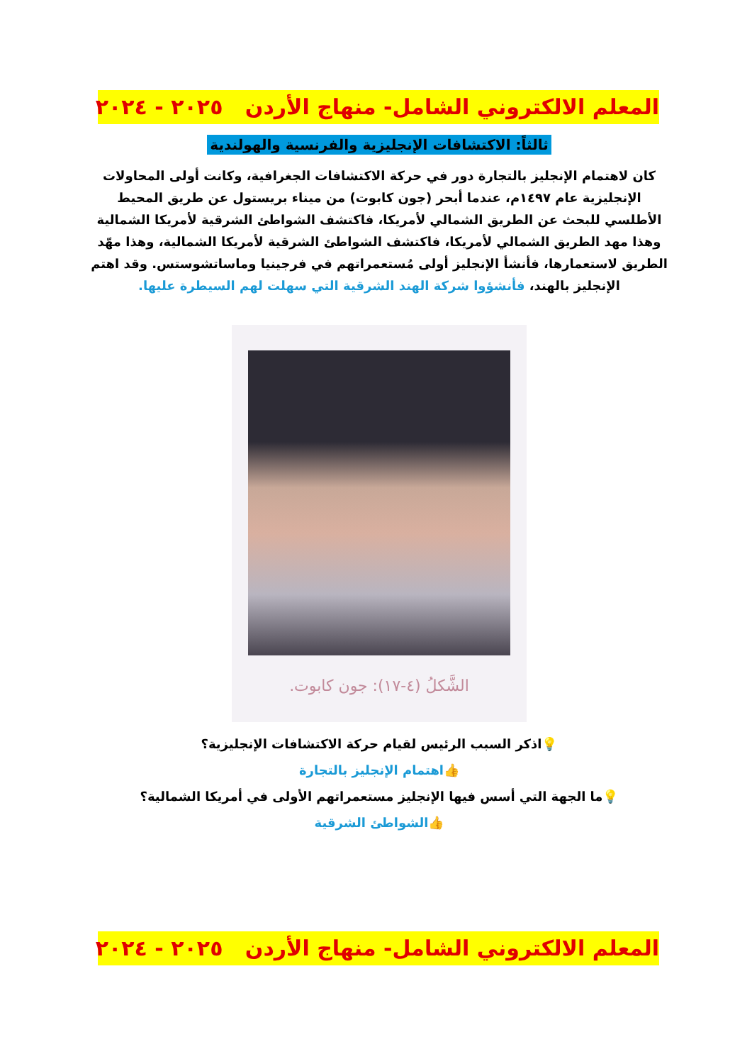المعلم الالكتروني الشامل- منهاج الأردن ٢٠٢٥ - ٢٠٢٤
ثالثاً: الاكتشافات الإنجليزية والفرنسية والهولندية
كان لاهتمام الإنجليز بالتجارة دور في حركة الاكتشافات الجغرافية، وكانت أولى المحاولات الإنجليزية عام ١٤٩٧م، عندما أبحر (جون كابوت) من ميناء بريستول عن طريق المحيط الأطلسي للبحث عن الطريق الشمالي لأمريكا، فاكتشف الشواطئ الشرقية لأمريكا الشمالية وهذا مهد الطريق الشمالي لأمريكا، فاكتشف الشواطئ الشرقية لأمريكا الشمالية، وهذا مهّد الطريق لاستعمارها، فأنشأ الإنجليز أولى مُستعمراتهم في فرجينيا وماساتشوستس. وقد اهتم الإنجليز بالهند، فأنشؤوا شركة الهند الشرقية التي سهلت لهم السيطرة عليها.
الشَّكلُ (٤-١٧): جون كابوت.
💡اذكر السبب الرئيس لقيام حركة الاكتشافات الإنجليزية؟
👍اهتمام الإنجليز بالتجارة
💡ما الجهة التي أسس فيها الإنجليز مستعمراتهم الأولى في أمريكا الشمالية؟
👍الشواطئ الشرقية
المعلم الالكتروني الشامل- منهاج الأردن ٢٠٢٥ - ٢٠٢٤